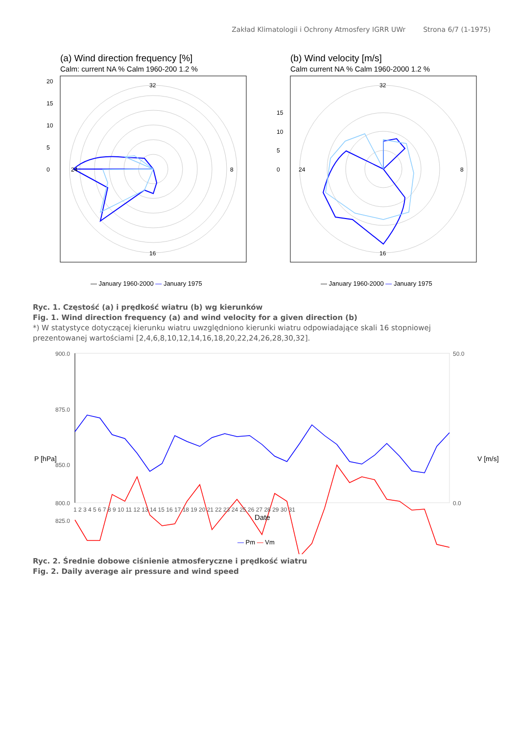Zakład Klimatologii i Ochrony Atmosfery IGRR UWr Strona 6/7 (1-1975)
(a) Wind direction frequency [%]
Calm: current NA % Calm 1960-200 1.2 %
32
24
16
8
0
5
10
15
20
— January 1960-2000 — January 1975
(b) Wind velocity [m/s]
Calm current NA % Calm 1960-2000 1.2 %
32
24
16
8
0
5
10
15
— January 1960-2000 — January 1975
Ryc. 1. Częstość (a) i prędkość wiatru (b) wg kierunków
Fig. 1. Wind direction frequency (a) and wind velocity for a given direction (b)
*) W statystyce dotyczącej kierunku wiatru uwzględniono kierunki wiatru odpowiadające skali 16 stopniowej prezentowanej wartościami [2,4,6,8,10,12,14,16,18,20,22,24,26,28,30,32].
900.0
875.0
850.0
825.0
800.0
50.0
0.0
1 2 3 4 5 6 7 8 9 10 11 12 13 14 15 16 17 18 19 20 21 22 23 24 25 26 27 28 29 30 31
Date
P [hPa]
V [m/s]
— Pm — Vm
Ryc. 2. Średnie dobowe ciśnienie atmosferyczne i prędkość wiatru
Fig. 2. Daily average air pressure and wind speed